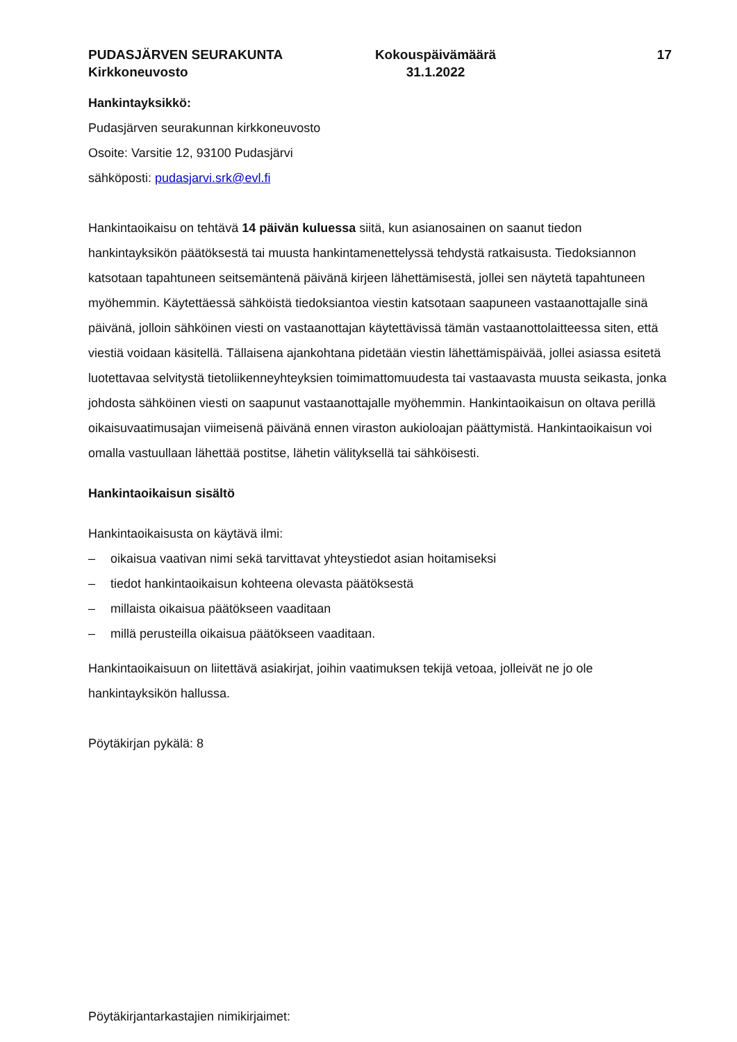PUDASJÄRVEN SEURAKUNTA
Kirkkoneuvosto
Kokouspäivämäärä
31.1.2022
17
Hankintayksikkö:
Pudasjärven seurakunnan kirkkoneuvosto
Osoite: Varsitie 12, 93100 Pudasjärvi
sähköposti: pudasjarvi.srk@evl.fi
Hankintaoikaisu on tehtävä 14 päivän kuluessa siitä, kun asianosainen on saanut tiedon hankintayksikön päätöksestä tai muusta hankintamenettelyssä tehdystä ratkaisusta. Tiedoksiannon katsotaan tapahtuneen seitsemäntenä päivänä kirjeen lähettämisestä, jollei sen näytetä tapahtuneen myöhemmin. Käytettäessä sähköistä tiedoksiantoa viestin katsotaan saapuneen vastaanottajalle sinä päivänä, jolloin sähköinen viesti on vastaanottajan käytettävissä tämän vastaanottolaitteessa siten, että viestiä voidaan käsitellä. Tällaisena ajankohtana pidetään viestin lähettämispäivää, jollei asiassa esitetä luotettavaa selvitystä tietoliikenneyhteyksien toimimattomuudesta tai vastaavasta muusta seikasta, jonka johdosta sähköinen viesti on saapunut vastaanottajalle myöhemmin. Hankintaoikaisun on oltava perillä oikaisuvaatimusajan viimeisenä päivänä ennen viraston aukioloajan päättymistä. Hankintaoikaisun voi omalla vastuullaan lähettää postitse, lähetin välityksellä tai sähköisesti.
Hankintaoikaisun sisältö
Hankintaoikaisusta on käytävä ilmi:
– oikaisua vaativan nimi sekä tarvittavat yhteystiedot asian hoitamiseksi
– tiedot hankintaoikaisun kohteena olevasta päätöksestä
– millaista oikaisua päätökseen vaaditaan
– millä perusteilla oikaisua päätökseen vaaditaan.
Hankintaoikaisuun on liitettävä asiakirjat, joihin vaatimuksen tekijä vetoaa, jolleivät ne jo ole hankintayksikön hallussa.
Pöytäkirjan pykälä: 8
Pöytäkirjantarkastajien nimikirjaimet: